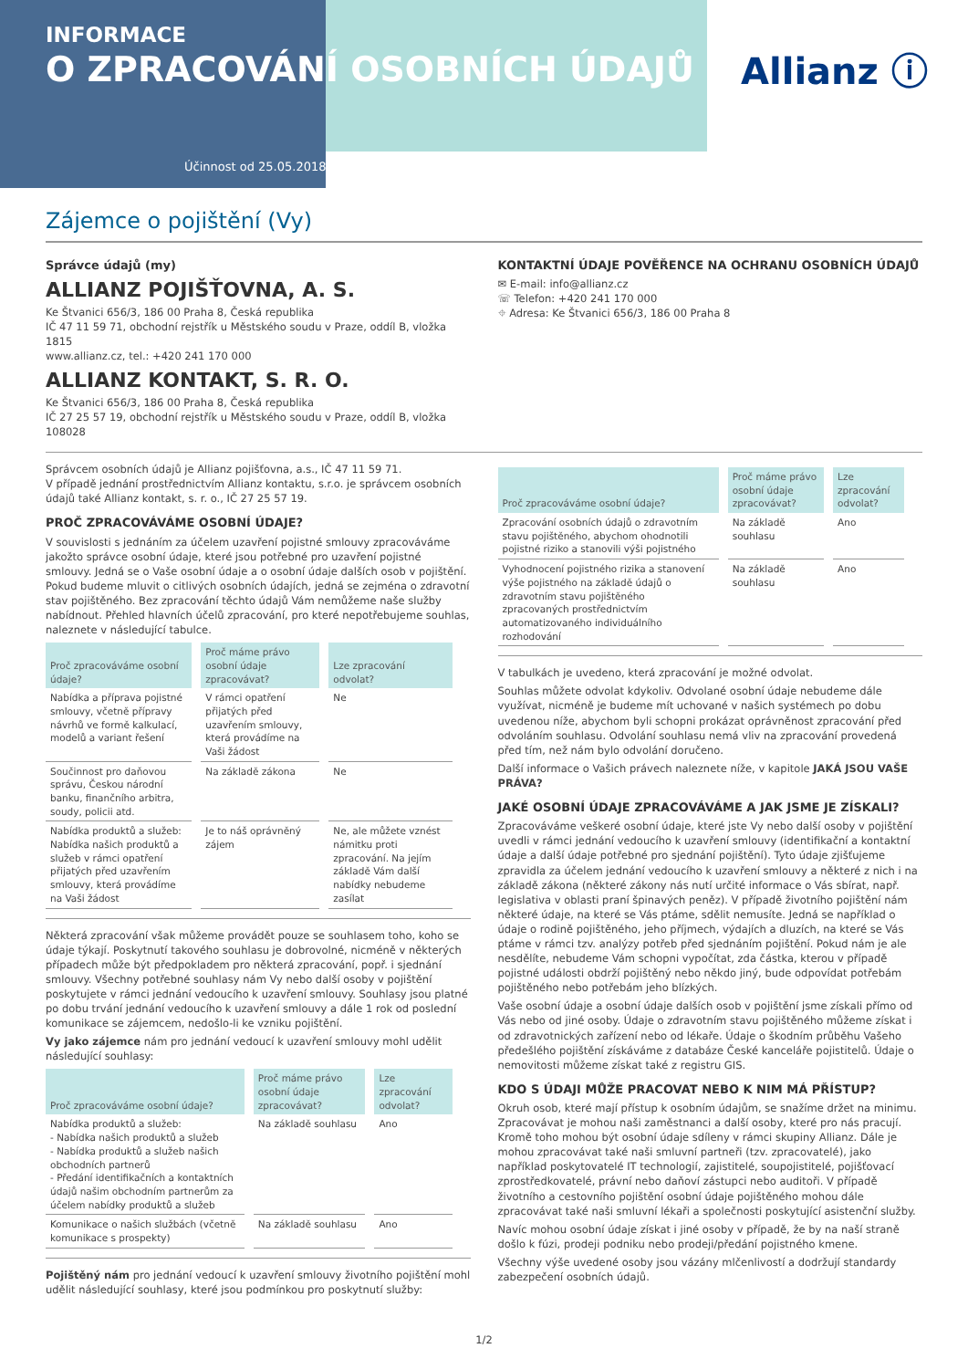INFORMACE
O ZPRACOVÁNÍ OSOBNÍCH ÚDAJŮ
Účinnost od 25.05.2018
Allianz ⓘ
Zájemce o pojištění (Vy)
Správce údajů (my)
ALLIANZ POJIŠŤOVNA, A. S.
Ke Štvanici 656/3, 186 00 Praha 8, Česká republika
IČ 47 11 59 71, obchodní rejstřík u Městského soudu v Praze, oddíl B, vložka 1815
www.allianz.cz, tel.: +420 241 170 000
ALLIANZ KONTAKT, S. R. O.
Ke Štvanici 656/3, 186 00 Praha 8, Česká republika
IČ 27 25 57 19, obchodní rejstřík u Městského soudu v Praze, oddíl B, vložka 108028
KONTAKTNÍ ÚDAJE POVĚŘENCE NA OCHRANU OSOBNÍCH ÚDAJŮ
✉ E-mail: info@allianz.cz
☏ Telefon: +420 241 170 000
⌖ Adresa: Ke Štvanici 656/3, 186 00 Praha 8
Správcem osobních údajů je Allianz pojišťovna, a.s., IČ 47 11 59 71.
V případě jednání prostřednictvím Allianz kontaktu, s.r.o. je správcem osobních údajů také Allianz kontakt, s. r. o., IČ 27 25 57 19.
PROČ ZPRACOVÁVÁME OSOBNÍ ÚDAJE?
V souvislosti s jednáním za účelem uzavření pojistné smlouvy zpracováváme jakožto správce osobní údaje, které jsou potřebné pro uzavření pojistné smlouvy. Jedná se o Vaše osobní údaje a o osobní údaje dalších osob v pojištění. Pokud budeme mluvit o citlivých osobních údajích, jedná se zejména o zdravotní stav pojištěného. Bez zpracování těchto údajů Vám nemůžeme naše služby nabídnout. Přehled hlavních účelů zpracování, pro které nepotřebujeme souhlas, naleznete v následující tabulce.
| Proč zpracováváme osobní údaje? | Proč máme právo osobní údaje zpracovávat? | Lze zpracování odvolat? |
| --- | --- | --- |
| Nabídka a příprava pojistné smlouvy, včetně přípravy návrhů ve formě kalkulací, modelů a variant řešení | V rámci opatření přijatých před uzavřením smlouvy, která provádíme na Vaši žádost | Ne |
| Součinnost pro daňovou správu, Českou národní banku, finančního arbitra, soudy, policii atd. | Na základě zákona | Ne |
| Nabídka produktů a služeb: Nabídka našich produktů a služeb v rámci opatření přijatých před uzavřením smlouvy, která provádíme na Vaši žádost | Je to náš oprávněný zájem | Ne, ale můžete vznést námitku proti zpracování. Na jejím základě Vám další nabídky nebudeme zasílat |
Některá zpracování však můžeme provádět pouze se souhlasem toho, koho se údaje týkají. Poskytnutí takového souhlasu je dobrovolné, nicméně v některých případech může být předpokladem pro některá zpracování, popř. i sjednání smlouvy. Všechny potřebné souhlasy nám Vy nebo další osoby v pojištění poskytujete v rámci jednání vedoucího k uzavření smlouvy. Souhlasy jsou platné po dobu trvání jednání vedoucího k uzavření smlouvy a dále 1 rok od poslední komunikace se zájemcem, nedošlo-li ke vzniku pojištění.
Vy jako zájemce nám pro jednání vedoucí k uzavření smlouvy mohl udělit následující souhlasy:
| Proč zpracováváme osobní údaje? | Proč máme právo osobní údaje zpracovávat? | Lze zpracování odvolat? |
| --- | --- | --- |
| Nabídka produktů a služeb: - Nabídka našich produktů a služeb - Nabídka produktů a služeb našich obchodních partnerů - Předání identifikačních a kontaktních údajů našim obchodním partnerům za účelem nabídky produktů a služeb | Na základě souhlasu | Ano |
| Komunikace o našich službách (včetně komunikace s prospekty) | Na základě souhlasu | Ano |
Pojištěný nám pro jednání vedoucí k uzavření smlouvy životního pojištění mohl udělit následující souhlasy, které jsou podmínkou pro poskytnutí služby:
| Proč zpracováváme osobní údaje? | Proč máme právo osobní údaje zpracovávat? | Lze zpracování odvolat? |
| --- | --- | --- |
| Zpracování osobních údajů o zdravotním stavu pojištěného, abychom ohodnotili pojistné riziko a stanovili výši pojistného | Na základě souhlasu | Ano |
| Vyhodnocení pojistného rizika a stanovení výše pojistného na základě údajů o zdravotním stavu pojištěného zpracovaných prostřednictvím automatizovaného individuálního rozhodování | Na základě souhlasu | Ano |
V tabulkách je uvedeno, která zpracování je možné odvolat.
Souhlas můžete odvolat kdykoliv. Odvolané osobní údaje nebudeme dále využívat, nicméně je budeme mít uchované v našich systémech po dobu uvedenou níže, abychom byli schopni prokázat oprávněnost zpracování před odvoláním souhlasu. Odvolání souhlasu nemá vliv na zpracování provedená před tím, než nám bylo odvolání doručeno.
Další informace o Vašich právech naleznete níže, v kapitole JAKÁ JSOU VAŠE PRÁVA?
JAKÉ OSOBNÍ ÚDAJE ZPRACOVÁVÁME A JAK JSME JE ZÍSKALI?
Zpracováváme veškeré osobní údaje, které jste Vy nebo další osoby v pojištění uvedli v rámci jednání vedoucího k uzavření smlouvy (identifikační a kontaktní údaje a další údaje potřebné pro sjednání pojištění). Tyto údaje zjišťujeme zpravidla za účelem jednání vedoucího k uzavření smlouvy a některé z nich i na základě zákona (některé zákony nás nutí určité informace o Vás sbírat, např. legislativa v oblasti praní špinavých peněz). V případě životního pojištění nám některé údaje, na které se Vás ptáme, sdělit nemusíte. Jedná se například o údaje o rodině pojištěného, jeho příjmech, výdajích a dluzích, na které se Vás ptáme v rámci tzv. analýzy potřeb před sjednáním pojištění. Pokud nám je ale nesdělíte, nebudeme Vám schopni vypočítat, zda částka, kterou v případě pojistné události obdrží pojištěný nebo někdo jiný, bude odpovídat potřebám pojištěného nebo potřebám jeho blízkých.
Vaše osobní údaje a osobní údaje dalších osob v pojištění jsme získali přímo od Vás nebo od jiné osoby. Údaje o zdravotním stavu pojištěného můžeme získat i od zdravotnických zařízení nebo od lékaře. Údaje o škodním průběhu Vašeho předešlého pojištění získáváme z databáze České kanceláře pojistitelů. Údaje o nemovitosti můžeme získat také z registru GIS.
KDO S ÚDAJI MŮŽE PRACOVAT NEBO K NIM MÁ PŘÍSTUP?
Okruh osob, které mají přístup k osobním údajům, se snažíme držet na minimu. Zpracovávat je mohou naši zaměstnanci a další osoby, které pro nás pracují. Kromě toho mohou být osobní údaje sdíleny v rámci skupiny Allianz. Dále je mohou zpracovávat také naši smluvní partneři (tzv. zpracovatelé), jako například poskytovatelé IT technologií, zajistitelé, soupojistitelé, pojišťovací zprostředkovatelé, právní nebo daňoví zástupci nebo auditoři. V případě životního a cestovního pojištění osobní údaje pojištěného mohou dále zpracovávat také naši smluvní lékaři a společnosti poskytující asistenční služby.
Navíc mohou osobní údaje získat i jiné osoby v případě, že by na naší straně došlo k fúzi, prodeji podniku nebo prodeji/předání pojistného kmene.
Všechny výše uvedené osoby jsou vázány mlčenlivostí a dodržují standardy zabezpečení osobních údajů.
1/2